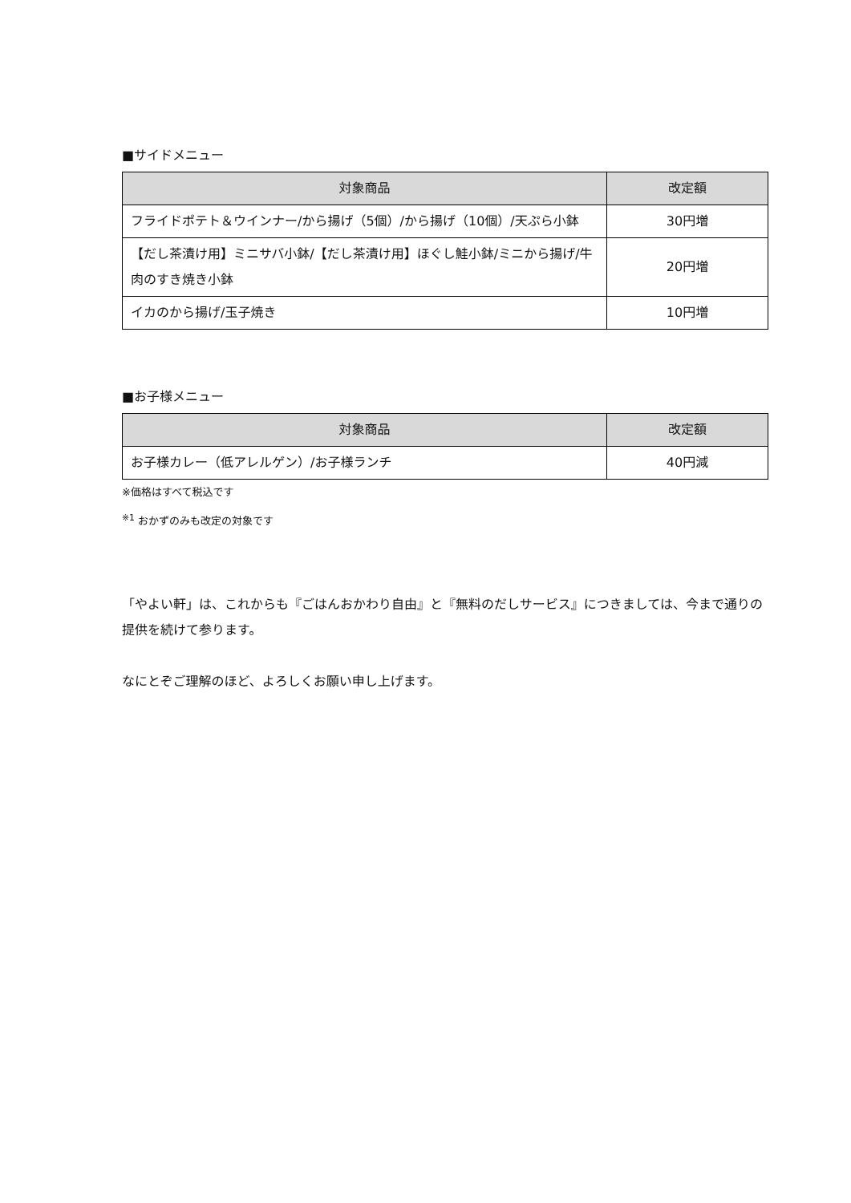■サイドメニュー
| 対象商品 | 改定額 |
| --- | --- |
| フライドポテト＆ウインナー/から揚げ（5個）/から揚げ（10個）/天ぷら小鉢 | 30円増 |
| 【だし茶漬け用】ミニサバ小鉢/【だし茶漬け用】ほぐし鮭小鉢/ミニから揚げ/牛肉のすき焼き小鉢 | 20円増 |
| イカのから揚げ/玉子焼き | 10円増 |
■お子様メニュー
| 対象商品 | 改定額 |
| --- | --- |
| お子様カレー（低アレルゲン）/お子様ランチ | 40円減 |
※価格はすべて税込です
<sup>※1</sup> おかずのみも改定の対象です
「やよい軒」は、これからも『ごはんおかわり自由』と『無料のだしサービス』につきましては、今まで通りの提供を続けて参ります。
なにとぞご理解のほど、よろしくお願い申し上げます。